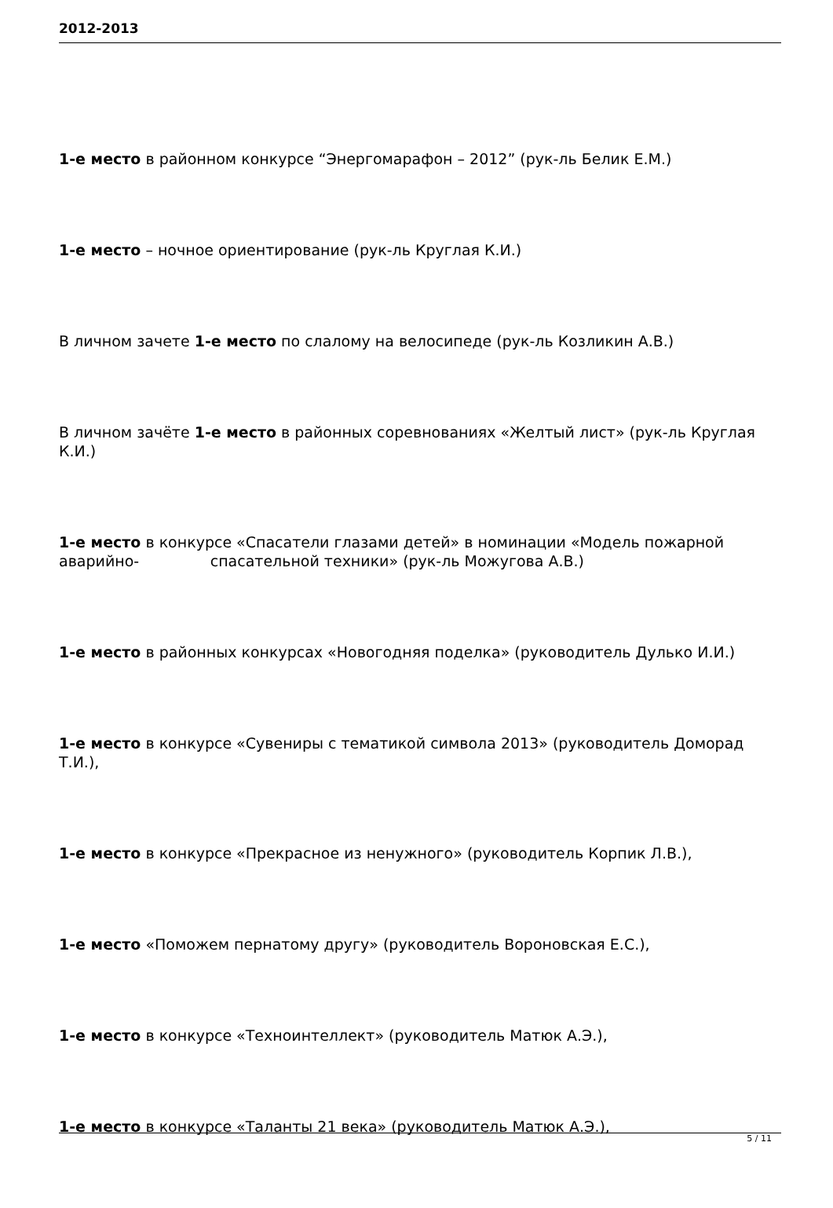2012-2013
1-е место в районном конкурсе “Энергомарафон – 2012” (рук-ль Белик Е.М.)
1-е место – ночное ориентирование (рук-ль Круглая К.И.)
В личном зачете 1-е место по слалому на велосипеде (рук-ль Козликин А.В.)
В личном зачёте 1-е место в районных соревнованиях «Желтый лист» (рук-ль Круглая К.И.)
1-е место в конкурсе «Спасатели глазами детей» в номинации «Модель пожарной аварийно- спасательной техники» (рук-ль Можугова А.В.)
1-е место в районных конкурсах «Новогодняя поделка» (руководитель Дулько И.И.)
1-е место в конкурсе «Сувениры с тематикой символа 2013» (руководитель Доморад Т.И.),
1-е место в конкурсе «Прекрасное из ненужного» (руководитель Корпик Л.В.),
1-е место «Поможем пернатому другу» (руководитель Вороновская Е.С.),
1-е место в конкурсе «Техноинтеллект» (руководитель Матюк А.Э.),
1-е место в конкурсе «Таланты 21 века» (руководитель Матюк А.Э.),
5 / 11